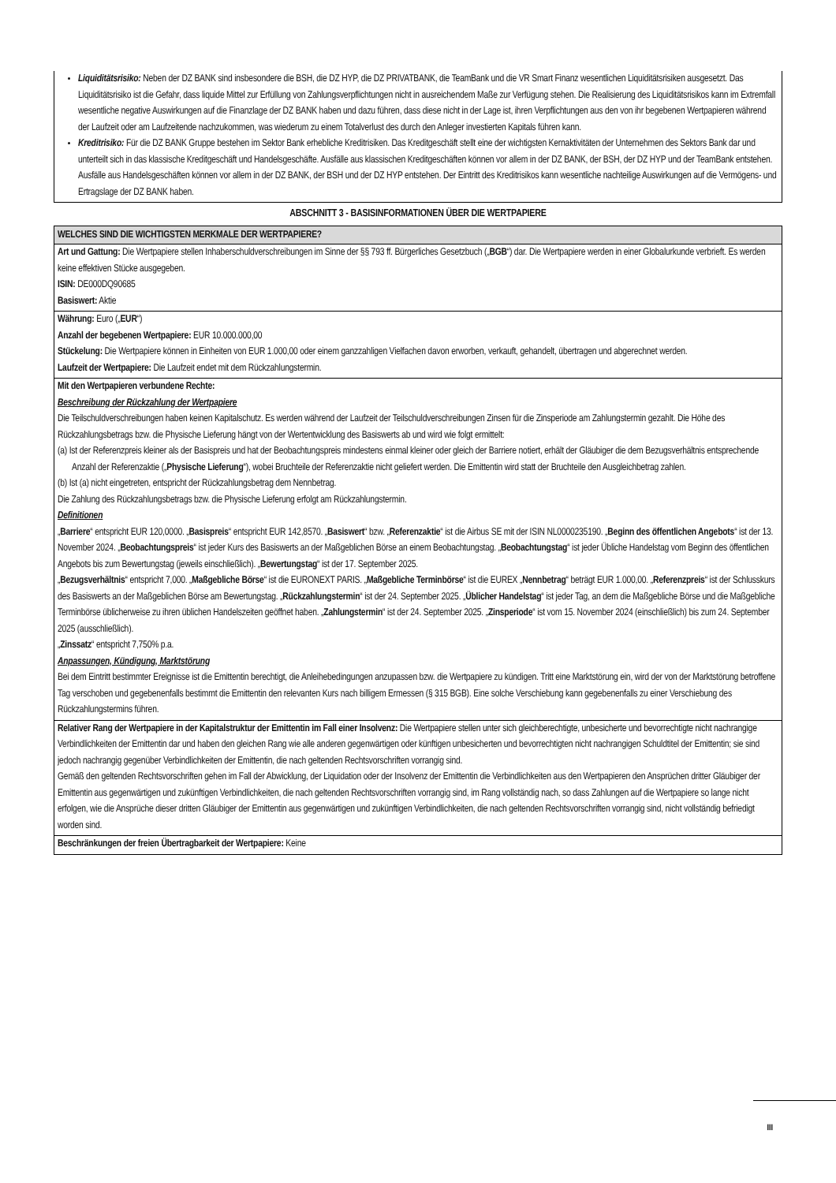Liquiditätsrisiko: Neben der DZ BANK sind insbesondere die BSH, die DZ HYP, die DZ PRIVATBANK, die TeamBank und die VR Smart Finanz wesentlichen Liquiditätsrisiken ausgesetzt. Das Liquiditätsrisiko ist die Gefahr, dass liquide Mittel zur Erfüllung von Zahlungsverpflichtungen nicht in ausreichendem Maße zur Verfügung stehen. Die Realisierung des Liquiditätsrisikos kann im Extremfall wesentliche negative Auswirkungen auf die Finanzlage der DZ BANK haben und dazu führen, dass diese nicht in der Lage ist, ihren Verpflichtungen aus den von ihr begebenen Wertpapieren während der Laufzeit oder am Laufzeitende nachzukommen, was wiederum zu einem Totalverlust des durch den Anleger investierten Kapitals führen kann.
Kreditrisiko: Für die DZ BANK Gruppe bestehen im Sektor Bank erhebliche Kreditrisiken. Das Kreditgeschäft stellt eine der wichtigsten Kernaktivitäten der Unternehmen des Sektors Bank dar und unterteilt sich in das klassische Kreditgeschäft und Handelsgeschäfte. Ausfälle aus klassischen Kreditgeschäften können vor allem in der DZ BANK, der BSH, der DZ HYP und der TeamBank entstehen. Ausfälle aus Handelsgeschäften können vor allem in der DZ BANK, der BSH und der DZ HYP entstehen. Der Eintritt des Kreditrisikos kann wesentliche nachteilige Auswirkungen auf die Vermögens- und Ertragslage der DZ BANK haben.
ABSCHNITT 3 - BASISINFORMATIONEN ÜBER DIE WERTPAPIERE
WELCHES SIND DIE WICHTIGSTEN MERKMALE DER WERTPAPIERE?
Art und Gattung: Die Wertpapiere stellen Inhaberschuldverschreibungen im Sinne der §§ 793 ff. Bürgerliches Gesetzbuch („BGB“) dar. Die Wertpapiere werden in einer Globalurkunde verbrieft. Es werden keine effektiven Stücke ausgegeben.
ISIN: DE000DQ90685
Basiswert: Aktie
Währung: Euro („EUR“)
Anzahl der begebenen Wertpapiere: EUR 10.000.000,00
Stückelung: Die Wertpapiere können in Einheiten von EUR 1.000,00 oder einem ganzzahligen Vielfachen davon erworben, verkauft, gehandelt, übertragen und abgerechnet werden.
Laufzeit der Wertpapiere: Die Laufzeit endet mit dem Rückzahlungstermin.
Mit den Wertpapieren verbundene Rechte:
Beschreibung der Rückzahlung der Wertpapiere
Die Teilschuldverschreibungen haben keinen Kapitalschutz. Es werden während der Laufzeit der Teilschuldverschreibungen Zinsen für die Zinsperiode am Zahlungstermin gezahlt. Die Höhe des Rückzahlungsbetrags bzw. die Physische Lieferung hängt von der Wertentwicklung des Basiswerts ab und wird wie folgt ermittelt:
(a) Ist der Referenzpreis kleiner als der Basispreis und hat der Beobachtungspreis mindestens einmal kleiner oder gleich der Barriere notiert, erhält der Gläubiger die dem Bezugsverhältnis entsprechende Anzahl der Referenzaktie („Physische Lieferung“), wobei Bruchteile der Referenzaktie nicht geliefert werden. Die Emittentin wird statt der Bruchteile den Ausgleichbetrag zahlen.
(b) Ist (a) nicht eingetreten, entspricht der Rückzahlungsbetrag dem Nennbetrag.
Die Zahlung des Rückzahlungsbetrags bzw. die Physische Lieferung erfolgt am Rückzahlungstermin.
Definitionen
„Barriere“ entspricht EUR 120,0000. „Basispreis“ entspricht EUR 142,8570. „Basiswert“ bzw. „Referenzaktie“ ist die Airbus SE mit der ISIN NL0000235190. „Beginn des öffentlichen Angebots“ ist der 13. November 2024. „Beobachtungspreis“ ist jeder Kurs des Basiswerts an der Maßgeblichen Börse an einem Beobachtungstag. „Beobachtungstag“ ist jeder Übliche Handelstag vom Beginn des öffentlichen Angebots bis zum Bewertungstag (jeweils einschließlich). „Bewertungstag“ ist der 17. September 2025.
„Bezugsverhältnis“ entspricht 7,000. „Maßgebliche Börse“ ist die EURONEXT PARIS. „Maßgebliche Terminbörse“ ist die EUREX „Nennbetrag“ beträgt EUR 1.000,00. „Referenzpreis“ ist der Schlusskurs des Basiswerts an der Maßgeblichen Börse am Bewertungstag. „Rückzahlungstermin“ ist der 24. September 2025. „Üblicher Handelstag“ ist jeder Tag, an dem die Maßgebliche Börse und die Maßgebliche Terminbörse üblicherweise zu ihren üblichen Handelszeiten geöffnet haben. „Zahlungstermin“ ist der 24. September 2025. „Zinsperiode“ ist vom 15. November 2024 (einschließlich) bis zum 24. September 2025 (ausschließlich).
„Zinssatz“ entspricht 7,750% p.a.
Anpassungen, Kündigung, Marktstörung
Bei dem Eintritt bestimmter Ereignisse ist die Emittentin berechtigt, die Anleihebedingungen anzupassen bzw. die Wertpapiere zu kündigen. Tritt eine Marktstörung ein, wird der von der Marktstörung betroffene Tag verschoben und gegebenenfalls bestimmt die Emittentin den relevanten Kurs nach billigem Ermessen (§ 315 BGB). Eine solche Verschiebung kann gegebenenfalls zu einer Verschiebung des Rückzahlungstermins führen.
Relativer Rang der Wertpapiere in der Kapitalstruktur der Emittentin im Fall einer Insolvenz: Die Wertpapiere stellen unter sich gleichberechtigte, unbesicherte und bevorrechtigte nicht nachrangige Verbindlichkeiten der Emittentin dar und haben den gleichen Rang wie alle anderen gegenwärtigen oder künftigen unbesicherten und bevorrechtigten nicht nachrangigen Schuldtitel der Emittentin; sie sind jedoch nachrangig gegenüber Verbindlichkeiten der Emittentin, die nach geltenden Rechtsvorschriften vorrangig sind.
Gemäß den geltenden Rechtsvorschriften gehen im Fall der Abwicklung, der Liquidation oder der Insolvenz der Emittentin die Verbindlichkeiten aus den Wertpapieren den Ansprüchen dritter Gläubiger der Emittentin aus gegenwärtigen und zukünftigen Verbindlichkeiten, die nach geltenden Rechtsvorschriften vorrangig sind, im Rang vollständig nach, so dass Zahlungen auf die Wertpapiere so lange nicht erfolgen, wie die Ansprüche dieser dritten Gläubiger der Emittentin aus gegenwärtigen und zukünftigen Verbindlichkeiten, die nach geltenden Rechtsvorschriften vorrangig sind, nicht vollständig befriedigt worden sind.
Beschränkungen der freien Übertragbarkeit der Wertpapiere: Keine
III